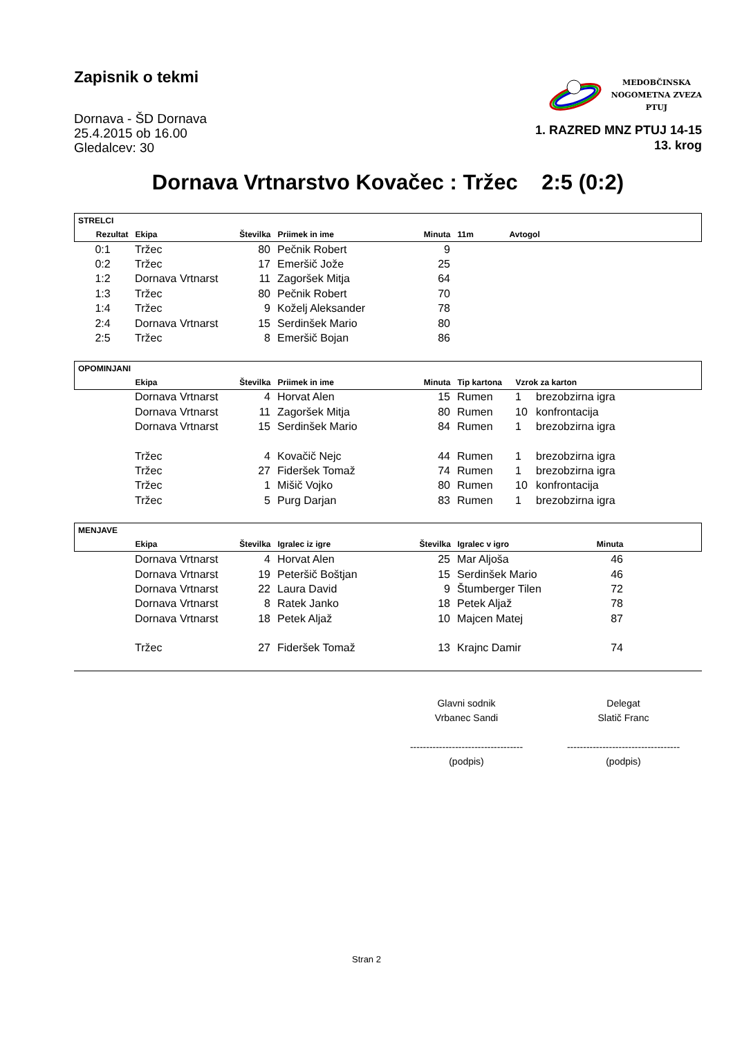Zapisnik o tekmi
Dornava - ŠD Dornava
25.4.2015 ob 16.00
Gledalcev: 30
MEDOBČINSKA
NOGOMETNA ZVEZA
PTUJ
1. RAZRED MNZ PTUJ 14-15
13. krog
Dornava Vrtnarstvo Kovačec : Tržec 2:5 (0:2)
| STRELCI | | | | | | | |
| --- | --- | --- | --- | --- | --- | --- | --- |
| Rezultat | Ekipa | Številka | Priimek in ime | Minuta | 11m | Avtogol | |
| 0:1 | Tržec | 80 | Pečnik Robert | 9 | | | |
| 0:2 | Tržec | 17 | Emeršič Jože | 25 | | | |
| 1:2 | Dornava Vrtnarst | 11 | Zagoršek Mitja | 64 | | | |
| 1:3 | Tržec | 80 | Pečnik Robert | 70 | | | |
| 1:4 | Tržec | 9 | Koželj Aleksander | 78 | | | |
| 2:4 | Dornava Vrtnarst | 15 | Serdinšek Mario | 80 | | | |
| 2:5 | Tržec | 8 | Emeršič Bojan | 86 | | | |
| OPOMINJANI | | | | | | |
| --- | --- | --- | --- | --- | --- | --- |
| | Ekipa | Številka | Priimek in ime | Minuta | Tip kartona | Vzrok za karton |
| | Dornava Vrtnarst | 4 | Horvat Alen | 15 | Rumen | 1 | brezobzirna igra |
| | Dornava Vrtnarst | 11 | Zagoršek Mitja | 80 | Rumen | 10 | konfrontacija |
| | Dornava Vrtnarst | 15 | Serdinšek Mario | 84 | Rumen | 1 | brezobzirna igra |
| | Tržec | 4 | Kovačič Nejc | 44 | Rumen | 1 | brezobzirna igra |
| | Tržec | 27 | Fideršek Tomaž | 74 | Rumen | 1 | brezobzirna igra |
| | Tržec | 1 | Mišič Vojko | 80 | Rumen | 10 | konfrontacija |
| | Tržec | 5 | Purg Darjan | 83 | Rumen | 1 | brezobzirna igra |
| MENJAVE | | | | | | | |
| --- | --- | --- | --- | --- | --- | --- | --- |
| | Ekipa | Številka | Igralec iz igre | Številka | Igralec v igro | Minuta | |
| | Dornava Vrtnarst | 4 | Horvat Alen | 25 | Mar Aljoša | 46 | |
| | Dornava Vrtnarst | 19 | Peteršič Boštjan | 15 | Serdinšek Mario | 46 | |
| | Dornava Vrtnarst | 22 | Laura David | 9 | Štumberger Tilen | 72 | |
| | Dornava Vrtnarst | 8 | Ratek Janko | 18 | Petek Aljaž | 78 | |
| | Dornava Vrtnarst | 18 | Petek Aljaž | 10 | Majcen Matej | 87 | |
| | Tržec | 27 | Fideršek Tomaž | 13 | Krajnc Damir | 74 | |
Glavni sodnik
Vrbanec Sandi
-----------------------------------
(podpis)
Delegat
Slatič Franc
-----------------------------------
(podpis)
Stran 2